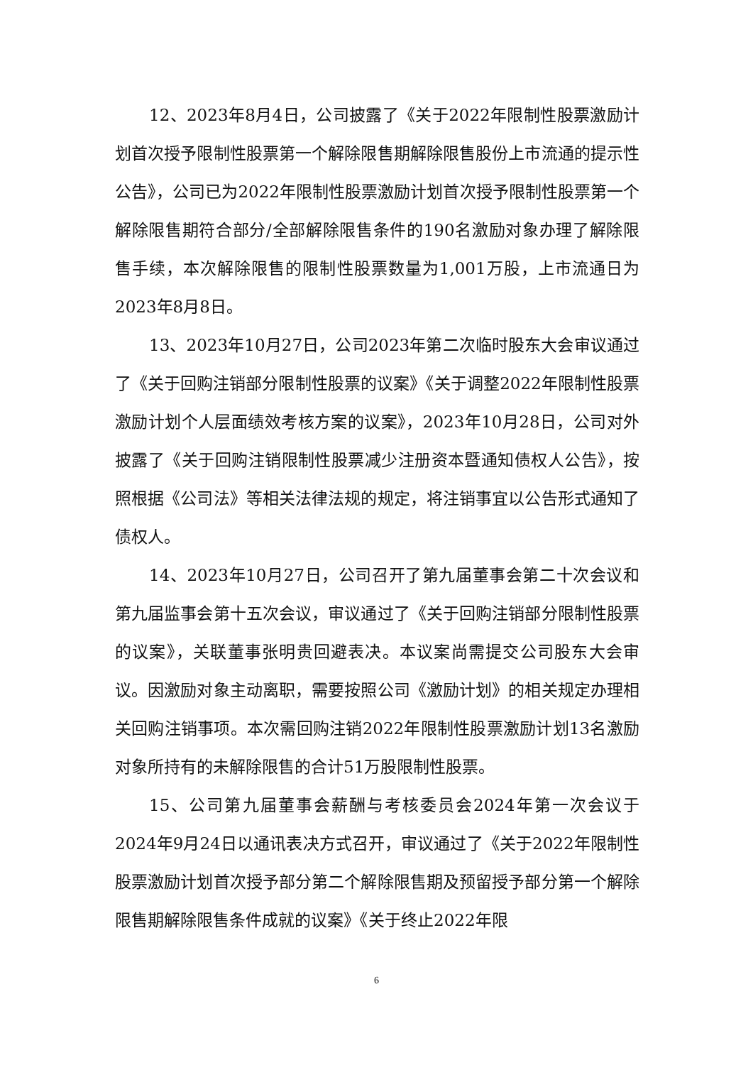12、2023年8月4日，公司披露了《关于2022年限制性股票激励计划首次授予限制性股票第一个解除限售期解除限售股份上市流通的提示性公告》，公司已为2022年限制性股票激励计划首次授予限制性股票第一个解除限售期符合部分/全部解除限售条件的190名激励对象办理了解除限售手续，本次解除限售的限制性股票数量为1,001万股，上市流通日为2023年8月8日。
13、2023年10月27日，公司2023年第二次临时股东大会审议通过了《关于回购注销部分限制性股票的议案》《关于调整2022年限制性股票激励计划个人层面绩效考核方案的议案》，2023年10月28日，公司对外披露了《关于回购注销限制性股票减少注册资本暨通知债权人公告》，按照根据《公司法》等相关法律法规的规定，将注销事宜以公告形式通知了债权人。
14、2023年10月27日，公司召开了第九届董事会第二十次会议和第九届监事会第十五次会议，审议通过了《关于回购注销部分限制性股票的议案》，关联董事张明贵回避表决。本议案尚需提交公司股东大会审议。因激励对象主动离职，需要按照公司《激励计划》的相关规定办理相关回购注销事项。本次需回购注销2022年限制性股票激励计划13名激励对象所持有的未解除限售的合计51万股限制性股票。
15、公司第九届董事会薪酬与考核委员会2024年第一次会议于2024年9月24日以通讯表决方式召开，审议通过了《关于2022年限制性股票激励计划首次授予部分第二个解除限售期及预留授予部分第一个解除限售期解除限售条件成就的议案》《关于终止2022年限
6